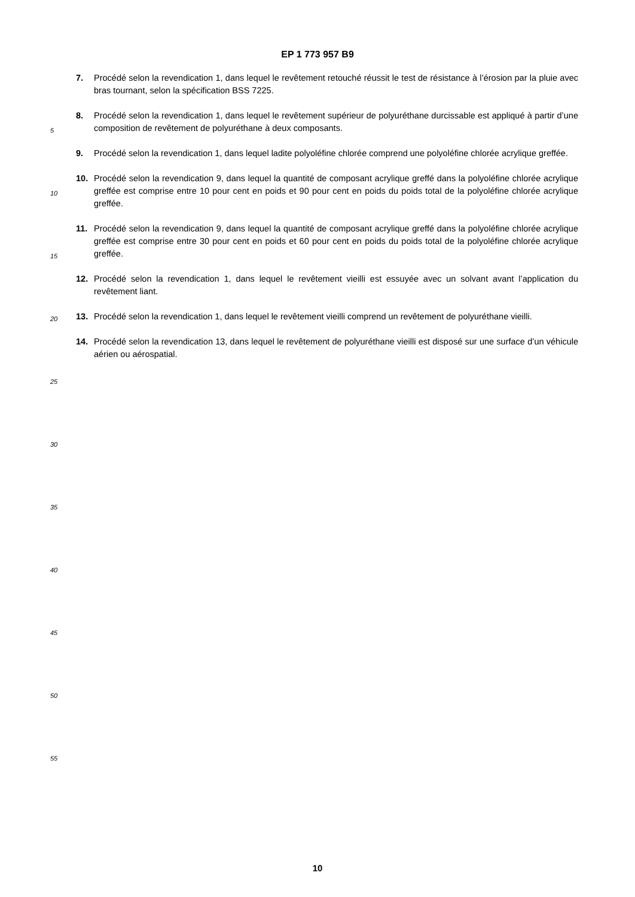EP 1 773 957 B9
7. Procédé selon la revendication 1, dans lequel le revêtement retouché réussit le test de résistance à l’érosion par la pluie avec bras tournant, selon la spécification BSS 7225.
8. Procédé selon la revendication 1, dans lequel le revêtement supérieur de polyuréthane durcissable est appliqué à partir d’une composition de revêtement de polyuréthane à deux composants.
9. Procédé selon la revendication 1, dans lequel ladite polyoléfine chlorée comprend une polyoléfine chlorée acrylique greffée.
10. Procédé selon la revendication 9, dans lequel la quantité de composant acrylique greffé dans la polyoléfine chlorée acrylique greffée est comprise entre 10 pour cent en poids et 90 pour cent en poids du poids total de la polyoléfine chlorée acrylique greffée.
11. Procédé selon la revendication 9, dans lequel la quantité de composant acrylique greffé dans la polyoléfine chlorée acrylique greffée est comprise entre 30 pour cent en poids et 60 pour cent en poids du poids total de la polyoléfine chlorée acrylique greffée.
12. Procédé selon la revendication 1, dans lequel le revêtement vieilli est essuyée avec un solvant avant l’application du revêtement liant.
13. Procédé selon la revendication 1, dans lequel le revêtement vieilli comprend un revêtement de polyuréthane vieilli.
14. Procédé selon la revendication 13, dans lequel le revêtement de polyuréthane vieilli est disposé sur une surface d’un véhicule aérien ou aérospatial.
5
10
15
20
25
30
35
40
45
50
55
10